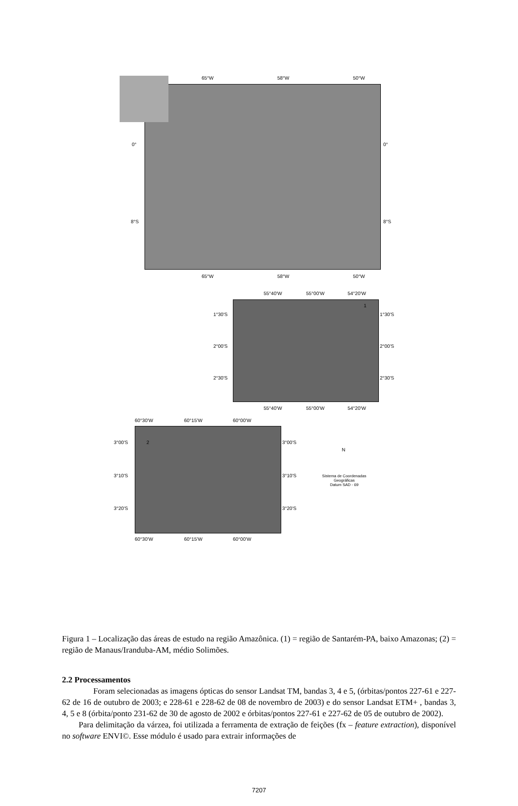65°W 58°W 50°W
0° 0°
8°S 8°S
65°W 58°W 50°W
55°40'W 55°00'W 54°20'W
1
1°30'S 1°30'S
2°00'S 2°00'S
2°30'S 2°30'S
55°40'W 55°00'W 54°20'W
60°30'W 60°15'W 60°00'W
2 3°00'S 3°00'S
3°10'S 3°10'S
3°20'S 3°20'S
60°30'W 60°15'W 60°00'W
N
Sistema de Coordenadas Geográficas
Datum SAD - 69
Figura 1 – Localização das áreas de estudo na região Amazônica. (1) = região de Santarém-PA, baixo Amazonas; (2) = região de Manaus/Iranduba-AM, médio Solimões.
2.2 Processamentos
Foram selecionadas as imagens ópticas do sensor Landsat TM, bandas 3, 4 e 5, (órbitas/pontos 227-61 e 227-62 de 16 de outubro de 2003; e 228-61 e 228-62 de 08 de novembro de 2003) e do sensor Landsat ETM+ , bandas 3, 4, 5 e 8 (órbita/ponto 231-62 de 30 de agosto de 2002 e órbitas/pontos 227-61 e 227-62 de 05 de outubro de 2002).
Para delimitação da várzea, foi utilizada a ferramenta de extração de feições (fx – feature extraction), disponível no software ENVI©. Esse módulo é usado para extrair informações de
7207